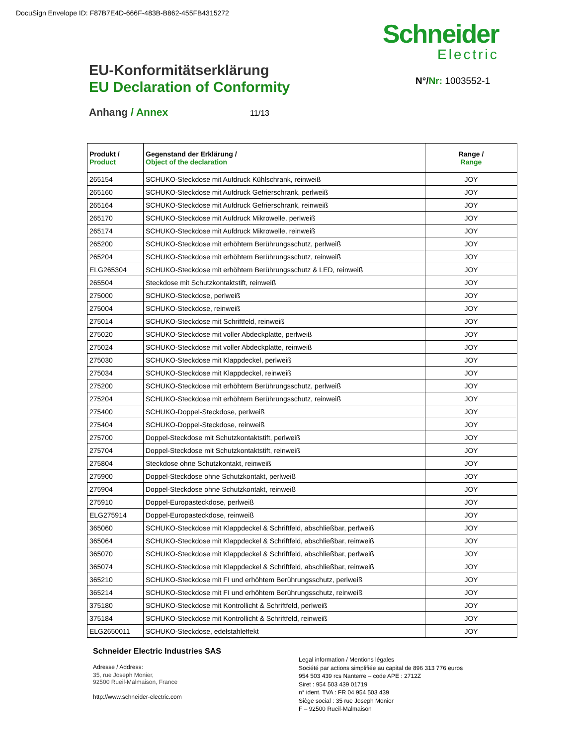DocuSign Envelope ID: F87B7E4D-666F-483B-B862-455FB4315272
Schneider
Electric
EU-Konformitätserklärung
EU Declaration of Conformity
N°/Nr: 1003552-1
Anhang / Annex 11/13
| Produkt / Product | Gegenstand der Erklärung / Object of the declaration | Range / Range |
| --- | --- | --- |
| 265154 | SCHUKO-Steckdose mit Aufdruck Kühlschrank, reinweiß | JOY |
| 265160 | SCHUKO-Steckdose mit Aufdruck Gefrierschrank, perlweiß | JOY |
| 265164 | SCHUKO-Steckdose mit Aufdruck Gefrierschrank, reinweiß | JOY |
| 265170 | SCHUKO-Steckdose mit Aufdruck Mikrowelle, perlweiß | JOY |
| 265174 | SCHUKO-Steckdose mit Aufdruck Mikrowelle, reinweiß | JOY |
| 265200 | SCHUKO-Steckdose mit erhöhtem Berührungsschutz, perlweiß | JOY |
| 265204 | SCHUKO-Steckdose mit erhöhtem Berührungsschutz, reinweiß | JOY |
| ELG265304 | SCHUKO-Steckdose mit erhöhtem Berührungsschutz & LED, reinweiß | JOY |
| 265504 | Steckdose mit Schutzkontaktstift, reinweiß | JOY |
| 275000 | SCHUKO-Steckdose, perlweiß | JOY |
| 275004 | SCHUKO-Steckdose, reinweiß | JOY |
| 275014 | SCHUKO-Steckdose mit Schriftfeld, reinweiß | JOY |
| 275020 | SCHUKO-Steckdose mit voller Abdeckplatte, perlweiß | JOY |
| 275024 | SCHUKO-Steckdose mit voller Abdeckplatte, reinweiß | JOY |
| 275030 | SCHUKO-Steckdose mit Klappdeckel, perlweiß | JOY |
| 275034 | SCHUKO-Steckdose mit Klappdeckel, reinweiß | JOY |
| 275200 | SCHUKO-Steckdose mit erhöhtem Berührungsschutz, perlweiß | JOY |
| 275204 | SCHUKO-Steckdose mit erhöhtem Berührungsschutz, reinweiß | JOY |
| 275400 | SCHUKO-Doppel-Steckdose, perlweiß | JOY |
| 275404 | SCHUKO-Doppel-Steckdose, reinweiß | JOY |
| 275700 | Doppel-Steckdose mit Schutzkontaktstift, perlweiß | JOY |
| 275704 | Doppel-Steckdose mit Schutzkontaktstift, reinweiß | JOY |
| 275804 | Steckdose ohne Schutzkontakt, reinweiß | JOY |
| 275900 | Doppel-Steckdose ohne Schutzkontakt, perlweiß | JOY |
| 275904 | Doppel-Steckdose ohne Schutzkontakt, reinweiß | JOY |
| 275910 | Doppel-Europasteckdose, perlweiß | JOY |
| ELG275914 | Doppel-Europasteckdose, reinweiß | JOY |
| 365060 | SCHUKO-Steckdose mit Klappdeckel & Schriftfeld, abschließbar, perlweiß | JOY |
| 365064 | SCHUKO-Steckdose mit Klappdeckel & Schriftfeld, abschließbar, reinweiß | JOY |
| 365070 | SCHUKO-Steckdose mit Klappdeckel & Schriftfeld, abschließbar, perlweiß | JOY |
| 365074 | SCHUKO-Steckdose mit Klappdeckel & Schriftfeld, abschließbar, reinweiß | JOY |
| 365210 | SCHUKO-Steckdose mit FI und erhöhtem Berührungsschutz, perlweiß | JOY |
| 365214 | SCHUKO-Steckdose mit FI und erhöhtem Berührungsschutz, reinweiß | JOY |
| 375180 | SCHUKO-Steckdose mit Kontrollicht & Schriftfeld, perlweiß | JOY |
| 375184 | SCHUKO-Steckdose mit Kontrollicht & Schriftfeld, reinweiß | JOY |
| ELG2650011 | SCHUKO-Steckdose, edelstahleffekt | JOY |
Schneider Electric Industries SAS
Adresse / Address:
35, rue Joseph Monier,
92500 Rueil-Malmaison, France
http://www.schneider-electric.com
Legal information / Mentions légales
Société par actions simplifiée au capital de 896 313 776 euros
954 503 439 rcs Nanterre – code APE : 2712Z
Siret : 954 503 439 01719
n° ident. TVA : FR 04 954 503 439
Siège social : 35 rue Joseph Monier
F – 92500 Rueil-Malmaison